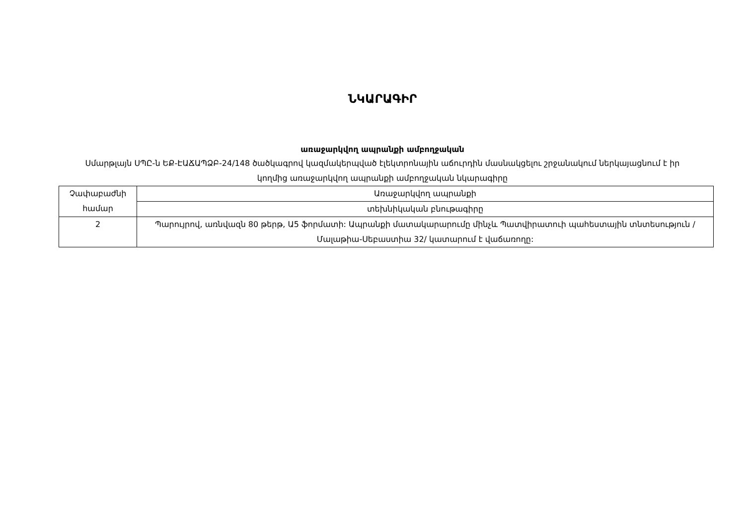ՆԿԱՐԱԳԻՐ
առաջարկվող ապրանքի ամբողջական
Սմարթլայն ՍՊԸ-ն ԵՔ-ԷԱՃԱՊՁԲ-24/148 ծածկագրով կազմակերպված էլեկտրոնային աճուրդին մասնակցելու շրջանակում ներկայացնում է իր կողմից առաջարկվող ապրանքի ամբողջական նկարագիրը
| Չափաբաժնի համար | Առաջարկվող ապրանքի |
| | տեխնիկական բնութագիրը |
| 2 | Պարույրով, առնվազն 80 թերթ, Ա5 ֆորմատի: Ապրանքի մատակարարումը մինչև Պատվիրատուի պահեստային տնտեսություն /Մալաթիա-Սեբաստիա 32/ կատարում է վաճառողը: |